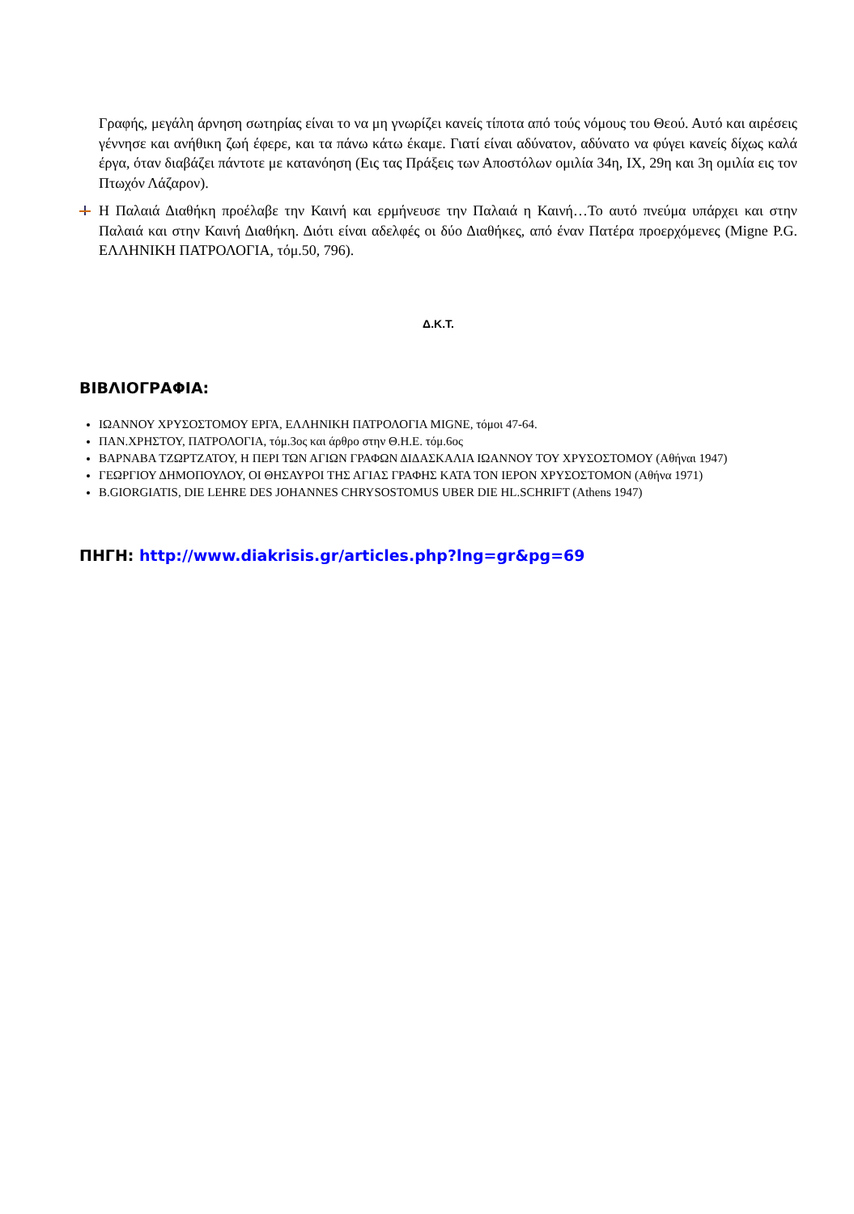Γραφής, μεγάλη άρνηση σωτηρίας είναι το να μη γνωρίζει κανείς τίποτα από τούς νόμους του Θεού. Αυτό και αιρέσεις γέννησε και ανήθικη ζωή έφερε, και τα πάνω κάτω έκαμε. Γιατί είναι αδύνατον, αδύνατο να φύγει κανείς δίχως καλά έργα, όταν διαβάζει πάντοτε με κατανόηση (Εις τας Πράξεις των Αποστόλων ομιλία 34η, ΙΧ, 29η και 3η ομιλία εις τον Πτωχόν Λάζαρον).
Η Παλαιά Διαθήκη προέλαβε την Καινή και ερμήνευσε την Παλαιά η Καινή…Το αυτό πνεύμα υπάρχει και στην Παλαιά και στην Καινή Διαθήκη. Διότι είναι αδελφές οι δύο Διαθήκες, από έναν Πατέρα προερχόμενες (Migne P.G. ΕΛΛΗΝΙΚΗ ΠΑΤΡΟΛΟΓΙΑ, τόμ.50, 796).
Δ.Κ.Τ.
ΒΙΒΛΙΟΓΡΑΦΙΑ:
ΙΩΑΝΝΟΥ ΧΡΥΣΟΣΤΟΜΟΥ ΕΡΓΑ, ΕΛΛΗΝΙΚΗ ΠΑΤΡΟΛΟΓΙΑ MIGNE, τόμοι 47-64.
ΠΑΝ.ΧΡΗΣΤΟΥ, ΠΑΤΡΟΛΟΓΙΑ, τόμ.3ος και άρθρο στην Θ.Η.Ε. τόμ.6ος
ΒΑΡΝΑΒΑ ΤΖΩΡΤΖΑΤΟΥ, Η ΠΕΡΙ ΤΩΝ ΑΓΙΩΝ ΓΡΑΦΩΝ ΔΙΔΑΣΚΑΛΙΑ ΙΩΑΝΝΟΥ ΤΟΥ ΧΡΥΣΟΣΤΟΜΟΥ (Αθήναι 1947)
ΓΕΩΡΓΙΟΥ ΔΗΜΟΠΟΥΛΟΥ, ΟΙ ΘΗΣΑΥΡΟΙ ΤΗΣ ΑΓΙΑΣ ΓΡΑΦΗΣ ΚΑΤΑ ΤΟΝ ΙΕΡΟΝ ΧΡΥΣΟΣΤΟΜΟΝ (Αθήνα 1971)
B.GIORGIATIS, DIE LEHRE DES JOHANNES CHRYSOSTOMUS UBER DIE HL.SCHRIFT (Athens 1947)
ΠΗΓΗ: http://www.diakrisis.gr/articles.php?lng=gr&pg=69